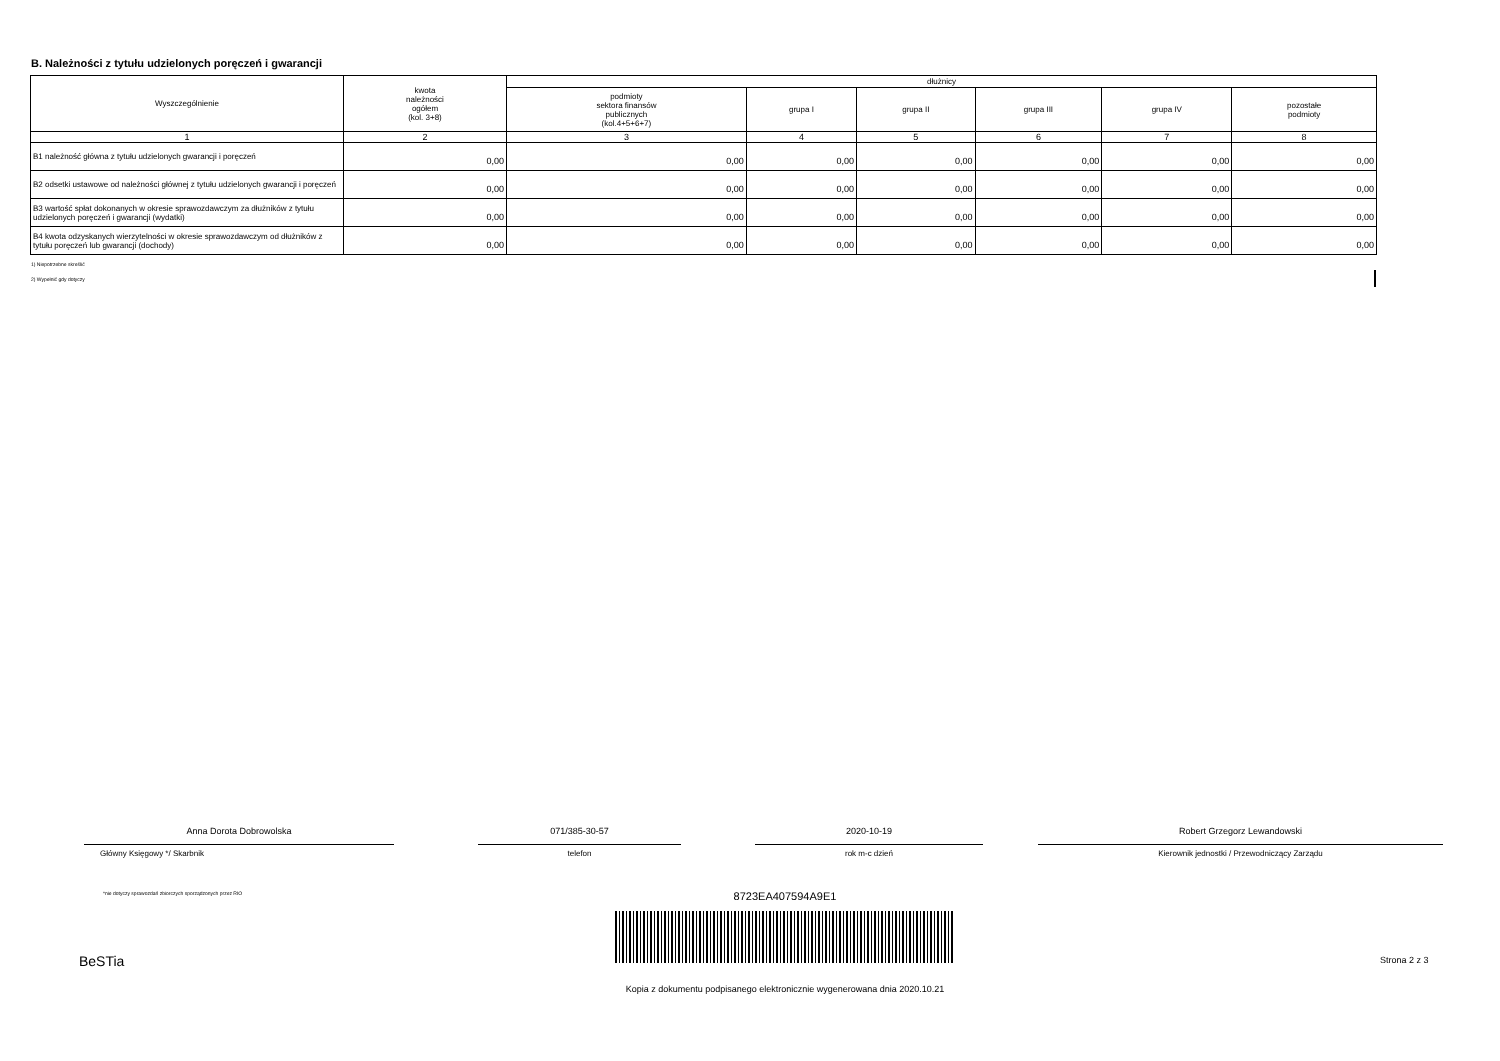B. Należności z tytułu udzielonych poręczeń i gwarancji
| Wyszczególnienie | kwota należności ogółem (kol. 3+8) | dłużnicy | | | | | |
| --- | --- | --- | --- | --- | --- | --- | --- |
| | | podmioty sektora finansów publicznych (kol.4+5+6+7) | grupa I | grupa II | grupa III | grupa IV | pozostałe podmioty |
| 1 | 2 | 3 | 4 | 5 | 6 | 7 | 8 |
| B1 należność główna z tytułu udzielonych gwarancji i poręczeń | 0,00 | 0,00 | 0,00 | 0,00 | 0,00 | 0,00 | 0,00 |
| B2 odsetki ustawowe od należności głównej z tytułu udzielonych gwarancji i poręczeń | 0,00 | 0,00 | 0,00 | 0,00 | 0,00 | 0,00 | 0,00 |
| B3 wartość spłat dokonanych w okresie sprawozdawczym za dłużników z tytułu udzielonych poręczeń i gwarancji (wydatki) | 0,00 | 0,00 | 0,00 | 0,00 | 0,00 | 0,00 | 0,00 |
| B4 kwota odzyskanych wierzytelności w okresie sprawozdawczym od dłużników z tytułu poręczeń lub gwarancji (dochody) | 0,00 | 0,00 | 0,00 | 0,00 | 0,00 | 0,00 | 0,00 |
1) Niepotrzebne skreślić
2) Wypełnić gdy dotyczy
Anna Dorota Dobrowolska
Główny Księgowy */ Skarbnik
071/385-30-57
telefon
2020-10-19
rok m-c dzień
Robert Grzegorz Lewandowski
Kierownik jednostki / Przewodniczący Zarządu
*nie dotyczy sprawozdań zbiorczych sporządzonych przez RIO
8723EA407594A9E1
BeSTia Strona 2 z 3
Kopia z dokumentu podpisanego elektronicznie wygenerowana dnia 2020.10.21